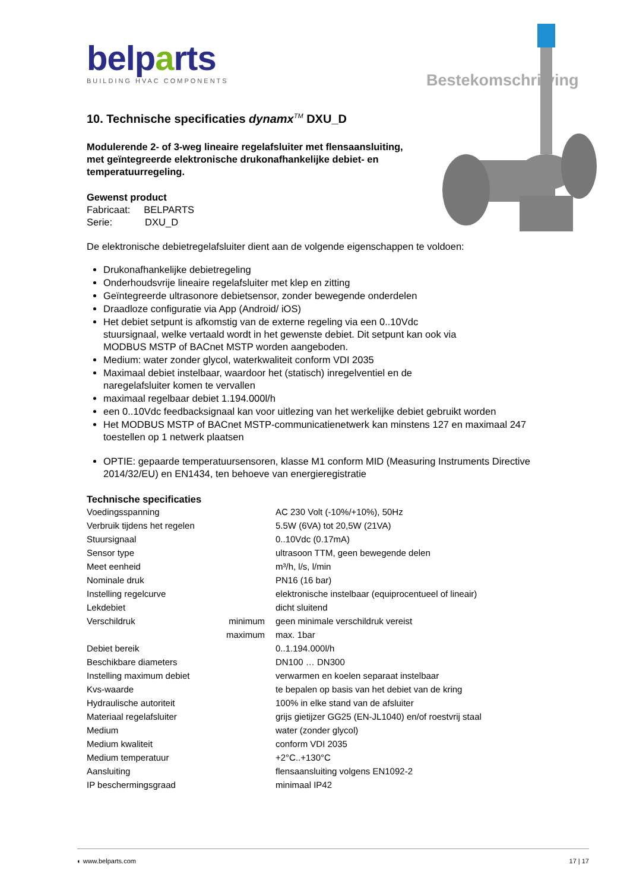Bestekomschrijving
belparts
BUILDING HVAC COMPONENTS
10. Technische specificaties dynamx<sup>TM</sup> DXU_D
Modulerende 2- of 3-weg lineaire regelafsluiter met flensaansluiting,
met geïntegreerde elektronische drukonafhankelijke debiet- en
temperatuurregeling.
Gewenst product
Fabricaat: BELPARTS
Serie: DXU_D
De elektronische debietregelafsluiter dient aan de volgende eigenschappen te voldoen:
Drukonafhankelijke debietregeling
Onderhoudsvrije lineaire regelafsluiter met klep en zitting
Geïntegreerde ultrasonore debietsensor, zonder bewegende onderdelen
Draadloze configuratie via App (Android/ iOS)
Het debiet setpunt is afkomstig van de externe regeling via een 0..10Vdc
stuursignaal, welke vertaald wordt in het gewenste debiet. Dit setpunt kan ook via
MODBUS MSTP of BACnet MSTP worden aangeboden.
Medium: water zonder glycol, waterkwaliteit conform VDI 2035
Maximaal debiet instelbaar, waardoor het (statisch) inregelventiel en de
naregelafsluiter komen te vervallen
maximaal regelbaar debiet 1.194.000l/h
een 0..10Vdc feedbacksignaal kan voor uitlezing van het werkelijke debiet gebruikt worden
Het MODBUS MSTP of BACnet MSTP-communicatienetwerk kan minstens 127 en maximaal 247
toestellen op 1 netwerk plaatsen
OPTIE: gepaarde temperatuursensoren, klasse M1 conform MID (Measuring Instruments Directive
2014/32/EU) en EN1434, ten behoeve van energieregistratie
Technische specificaties
| Voedingsspanning | | AC 230 Volt (-10%/+10%), 50Hz |
| Verbruik tijdens het regelen | | 5.5W (6VA) tot 20,5W (21VA) |
| Stuursignaal | | 0..10Vdc (0.17mA) |
| Sensor type | | ultrasoon TTM, geen bewegende delen |
| Meet eenheid | | m³/h, l/s, l/min |
| Nominale druk | | PN16 (16 bar) |
| Instelling regelcurve | | elektronische instelbaar (equiprocentueel of lineair) |
| Lekdebiet | | dicht sluitend |
| Verschildruk | minimum | geen minimale verschildruk vereist |
| | maximum | max. 1bar |
| Debiet bereik | | 0..1.194.000l/h |
| Beschikbare diameters | | DN100 … DN300 |
| Instelling maximum debiet | | verwarmen en koelen separaat instelbaar |
| Kvs-waarde | | te bepalen op basis van het debiet van de kring |
| Hydraulische autoriteit | | 100% in elke stand van de afsluiter |
| Materiaal regelafsluiter | | grijs gietijzer GG25 (EN-JL1040) en/of roestvrij staal |
| Medium | | water (zonder glycol) |
| Medium kwaliteit | | conform VDI 2035 |
| Medium temperatuur | | +2°C..+130°C |
| Aansluiting | | flensaansluiting volgens EN1092-2 |
| IP beschermingsgraad | | minimaal IP42 |
◐ www.belparts.com 17 | 17